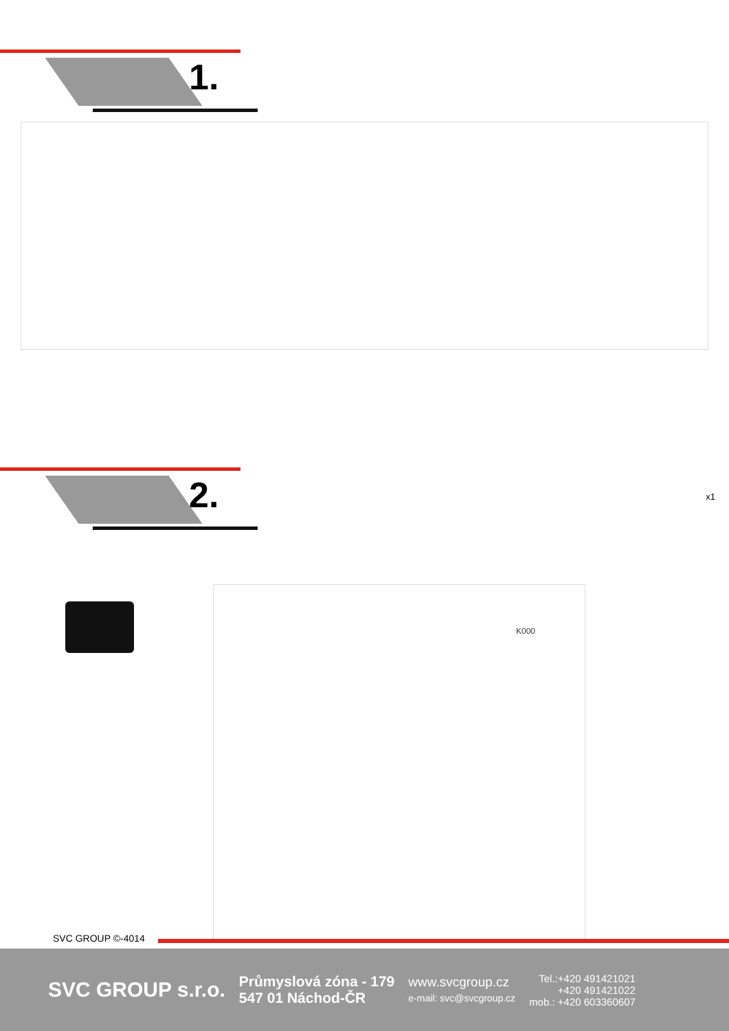1.
2.
x1
K000
SVC GROUP ©-4014
SVC GROUP s.r.o.
Průmyslová zóna - 179
547 01 Náchod-ČR
www.svcgroup.cz
e-mail: svc@svcgroup.cz
Tel.:+420 491421021
+420 491421022
mob.: +420 603360607